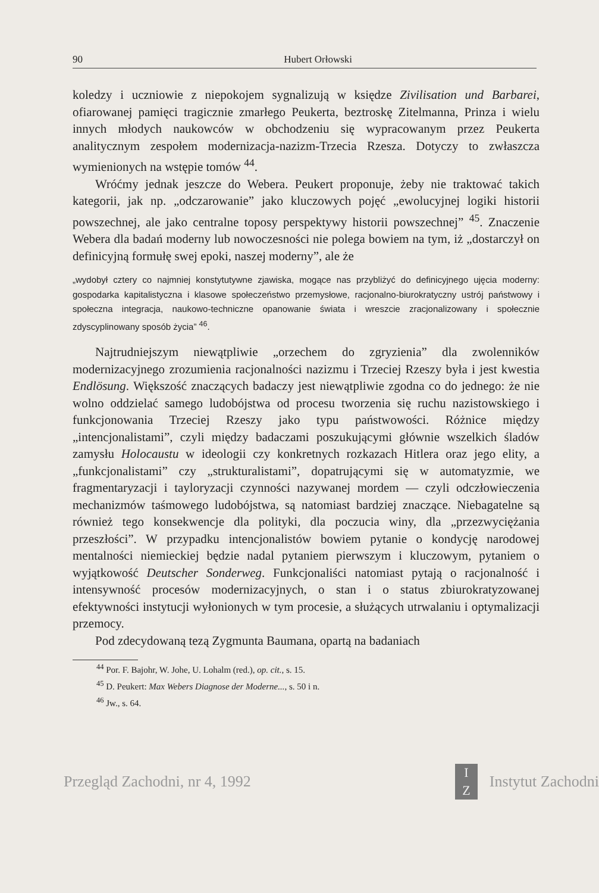90 Hubert Orłowski
koledzy i uczniowie z niepokojem sygnalizują w księdze Zivilisation und Barbarei, ofiarowanej pamięci tragicznie zmarłego Peukerta, beztroskę Zitelmanna, Prinza i wielu innych młodych naukowców w obchodzeniu się wypracowanym przez Peukerta analitycznym zespołem modernizacja-nazizm-Trzecia Rzesza. Dotyczy to zwłaszcza wymienionych na wstępie tomów <sup>44</sup>.
Wróćmy jednak jeszcze do Webera. Peukert proponuje, żeby nie traktować takich kategorii, jak np. „odczarowanie” jako kluczowych pojęć „ewolucyjnej logiki historii powszechnej, ale jako centralne toposy perspektywy historii powszechnej” <sup>45</sup>. Znaczenie Webera dla badań moderny lub nowoczesności nie polega bowiem na tym, iż „dostarczył on definicyjną formułę swej epoki, naszej moderny”, ale że
„wydobył cztery co najmniej konstytutywne zjawiska, mogące nas przybliżyć do definicyjnego ujęcia moderny: gospodarka kapitalistyczna i klasowe społeczeństwo przemysłowe, racjonalno-biurokratyczny ustrój państwowy i społeczna integracja, naukowo-techniczne opanowanie świata i wreszcie zracjonalizowany i społecznie zdyscyplinowany sposób życia” <sup>46</sup>.
Najtrudniejszym niewątpliwie „orzechem do zgryzienia” dla zwolenników modernizacyjnego zrozumienia racjonalności nazizmu i Trzeciej Rzeszy była i jest kwestia Endlösung. Większość znaczących badaczy jest niewątpliwie zgodna co do jednego: że nie wolno oddzielać samego ludobójstwa od procesu tworzenia się ruchu nazistowskiego i funkcjonowania Trzeciej Rzeszy jako typu państwowości. Różnice między „intencjonalistami”, czyli między badaczami poszukującymi głównie wszelkich śladów zamysłu Holocaustu w ideologii czy konkretnych rozkazach Hitlera oraz jego elity, a „funkcjonalistami” czy „strukturalistami”, dopatrującymi się w automatyzmie, we fragmentaryzacji i tayloryzacji czynności nazywanej mordem — czyli odczłowieczenia mechanizmów taśmowego ludobójstwa, są natomiast bardziej znaczące. Niebagatelne są również tego konsekwencje dla polityki, dla poczucia winy, dla „przezwyciężania przeszłości”. W przypadku intencjonalistów bowiem pytanie o kondycję narodowej mentalności niemieckiej będzie nadal pytaniem pierwszym i kluczowym, pytaniem o wyjątkowość Deutscher Sonderweg. Funkcjonaliści natomiast pytają o racjonalność i intensywność procesów modernizacyjnych, o stan i o status zbiurokratyzowanej efektywności instytucji wyłonionych w tym procesie, a służących utrwalaniu i optymalizacji przemocy.
Pod zdecydowaną tezą Zygmunta Baumana, opartą na badaniach
<sup>44</sup> Por. F. Bajohr, W. Johe, U. Lohalm (red.), op. cit., s. 15.
<sup>45</sup> D. Peukert: Max Webers Diagnose der Moderne..., s. 50 i n.
<sup>46</sup> Jw., s. 64.
Przegląd Zachodni, nr 4, 1992 I
Z Instytut Zachodni